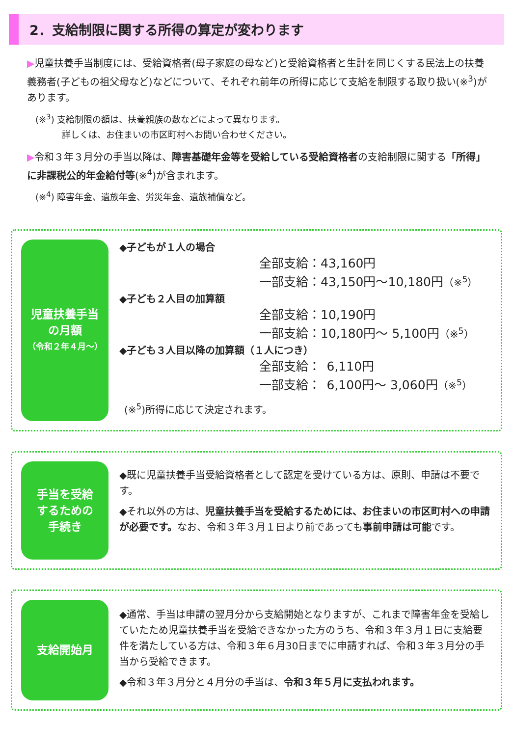2．支給制限に関する所得の算定が変わります
▶児童扶養手当制度には、受給資格者(母子家庭の母など)と受給資格者と生計を同じくする民法上の扶養義務者(子どもの祖父母など)などについて、それぞれ前年の所得に応じて支給を制限する取り扱い(※<sup>3</sup>)があります。
(※<sup>3</sup>) 支給制限の額は、扶養親族の数などによって異なります。
   詳しくは、お住まいの市区町村へお問い合わせください。
▶令和３年３月分の手当以降は、障害基礎年金等を受給している受給資格者の支給制限に関する「所得」に非課税公的年金給付等(※<sup>4</sup>)が含まれます。
(※<sup>4</sup>) 障害年金、遺族年金、労災年金、遺族補償など。
児童扶養手当
の月額
（令和２年４月～）
◆子どもが１人の場合
全部支給：43,160円
一部支給：43,150円～10,180円（※<sup>5</sup>）
◆子ども２人目の加算額
全部支給：10,190円
一部支給：10,180円～ 5,100円（※<sup>5</sup>）
◆子ども３人目以降の加算額（１人につき）
全部支給： 6,110円
一部支給： 6,100円～ 3,060円（※<sup>5</sup>）
(※<sup>5</sup>)所得に応じて決定されます。
手当を受給
するための
手続き
◆既に児童扶養手当受給資格者として認定を受けている方は、原則、申請は不要です。
◆それ以外の方は、児童扶養手当を受給するためには、お住まいの市区町村への申請が必要です。なお、令和３年３月１日より前であっても事前申請は可能です。
支給開始月
◆通常、手当は申請の翌月分から支給開始となりますが、これまで障害年金を受給していたため児童扶養手当を受給できなかった方のうち、令和３年３月１日に支給要件を満たしている方は、令和３年６月30日までに申請すれば、令和３年３月分の手当から受給できます。
◆令和３年３月分と４月分の手当は、令和３年５月に支払われます。